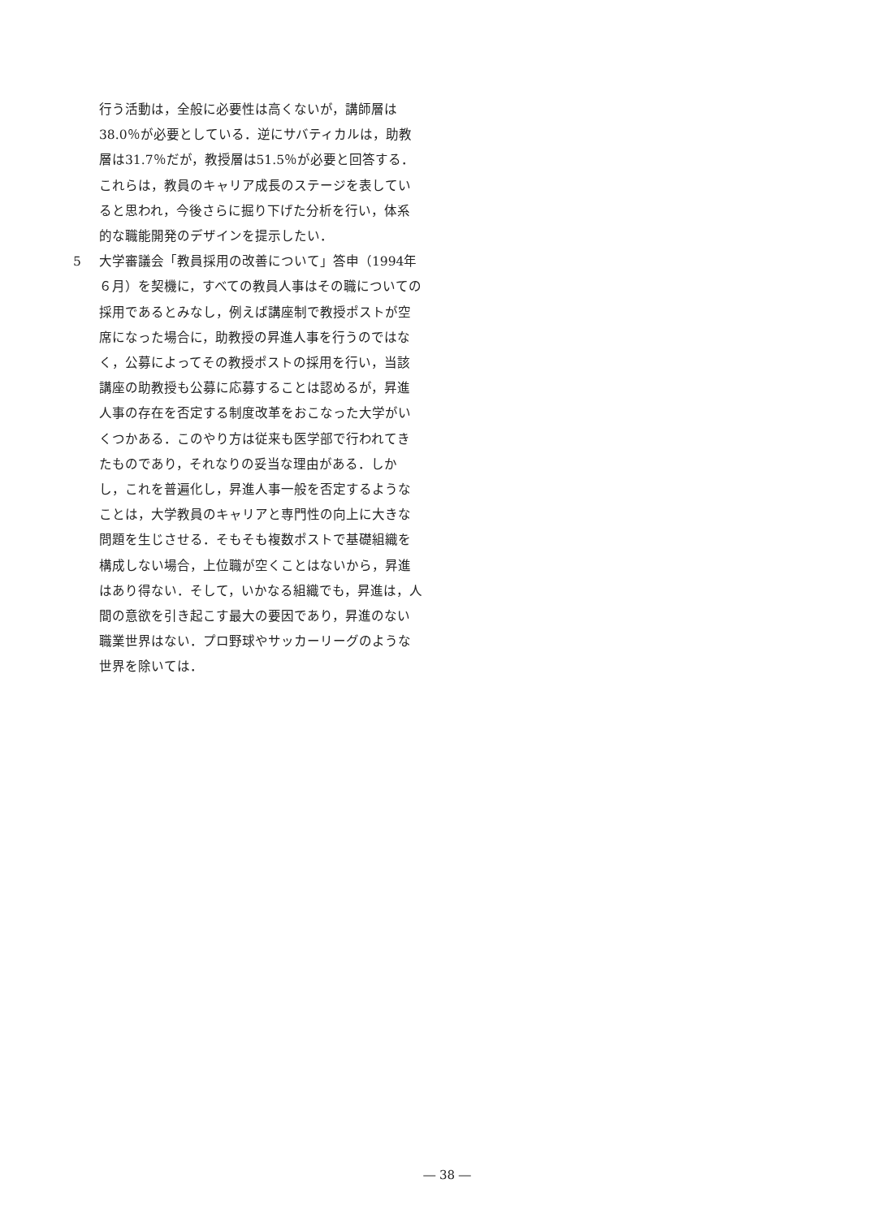行う活動は，全般に必要性は高くないが，講師層は38.0％が必要としている．逆にサバティカルは，助教層は31.7％だが，教授層は51.5％が必要と回答する．これらは，教員のキャリア成長のステージを表していると思われ，今後さらに掘り下げた分析を行い，体系的な職能開発のデザインを提示したい．
5 大学審議会「教員採用の改善について」答申（1994年６月）を契機に，すべての教員人事はその職についての採用であるとみなし，例えば講座制で教授ポストが空席になった場合に，助教授の昇進人事を行うのではなく，公募によってその教授ポストの採用を行い，当該講座の助教授も公募に応募することは認めるが，昇進人事の存在を否定する制度改革をおこなった大学がいくつかある．このやり方は従来も医学部で行われてきたものであり，それなりの妥当な理由がある．しかし，これを普遍化し，昇進人事一般を否定するようなことは，大学教員のキャリアと専門性の向上に大きな問題を生じさせる．そもそも複数ポストで基礎組織を構成しない場合，上位職が空くことはないから，昇進はあり得ない．そして，いかなる組織でも，昇進は，人間の意欲を引き起こす最大の要因であり，昇進のない職業世界はない．プロ野球やサッカーリーグのような世界を除いては．
― 38 ―